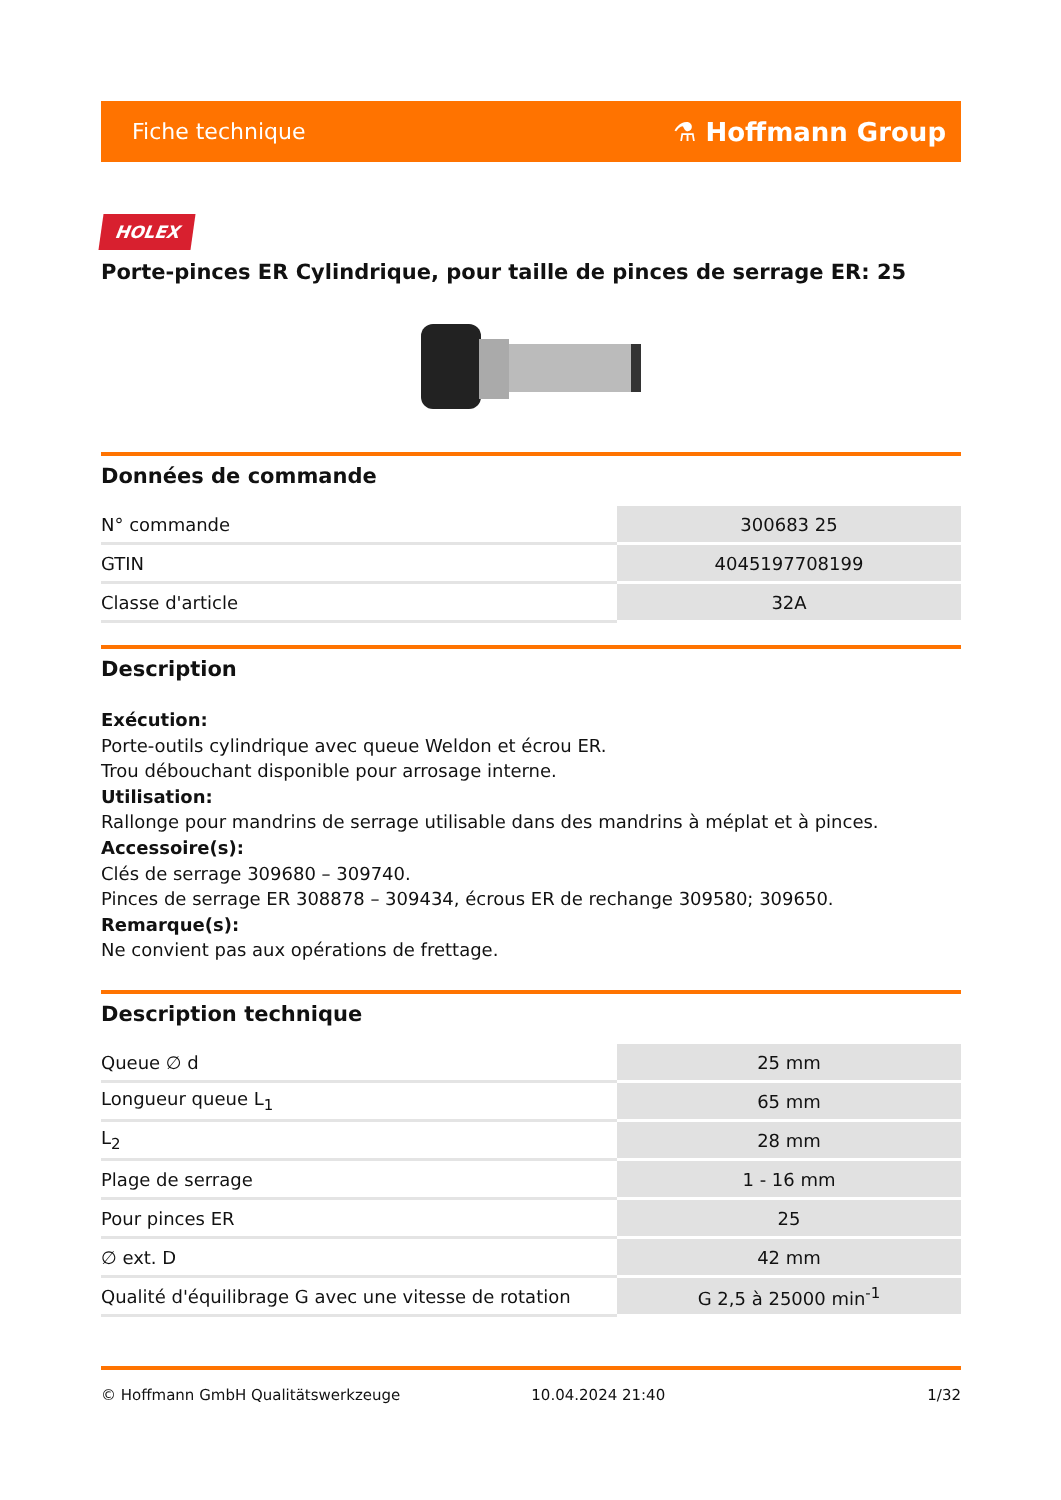Fiche technique ⚗ Hoffmann Group
HOLEX
Porte-pinces ER Cylindrique, pour taille de pinces de serrage ER: 25
Données de commande
| N° commande | 300683 25 |
| GTIN | 4045197708199 |
| Classe d'article | 32A |
Description
Exécution:
Porte-outils cylindrique avec queue Weldon et écrou ER.
Trou débouchant disponible pour arrosage interne.
Utilisation:
Rallonge pour mandrins de serrage utilisable dans des mandrins à méplat et à pinces.
Accessoire(s):
Clés de serrage 309680 – 309740.
Pinces de serrage ER 308878 – 309434, écrous ER de rechange 309580; 309650.
Remarque(s):
Ne convient pas aux opérations de frettage.
Description technique
| Queue ∅ d | 25 mm |
| Longueur queue L<sub>1</sub> | 65 mm |
| L<sub>2</sub> | 28 mm |
| Plage de serrage | 1 - 16 mm |
| Pour pinces ER | 25 |
| ∅ ext. D | 42 mm |
| Qualité d'équilibrage G avec une vitesse de rotation | G 2,5 à 25000 min<sup>-1</sup> |
© Hoffmann GmbH Qualitätswerkzeuge 10.04.2024 21:40 1/32